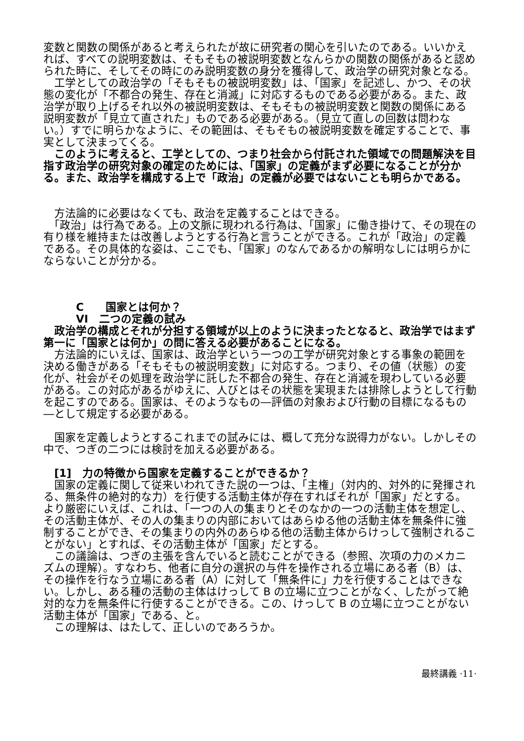変数と関数の関係があると考えられたが故に研究者の関心を引いたのである。いいかえれば、すべての説明変数は、そもそもの被説明変数となんらかの関数の関係があると認められた時に、そしてその時にのみ説明変数の身分を獲得して、政治学の研究対象となる。
　工学としての政治学の「そもそもの被説明変数」は、「国家」を記述し、かつ、その状態の変化が「不都合の発生、存在と消滅」に対応するものである必要がある。また、政治学が取り上げるそれ以外の被説明変数は、そもそもの被説明変数と関数の関係にある説明変数が「見立て直された」ものである必要がある。（見立て直しの回数は問わない。）すでに明らかなように、その範囲は、そもそもの被説明変数を確定することで、事実として決まってくる。
　このように考えると、工学としての、つまり社会から付託された領域での問題解決を目指す政治学の研究対象の確定のためには、「国家」の定義がまず必要になることが分かる。また、政治学を構成する上で「政治」の定義が必要ではないことも明らかである。
　方法論的に必要はなくても、政治を定義することはできる。
　「政治」は行為である。上の文脈に現われる行為は、「国家」に働き掛けて、その現在の有り様を維持または改善しようとする行為と言うことができる。これが「政治」の定義である。その具体的な姿は、ここでも、「国家」のなんであるかの解明なしには明らかにならないことが分かる。
　　　C　　国家とは何か？
　　　VI　二つの定義の試み
　政治学の構成とそれが分担する領域が以上のように決まったとなると、政治学ではまず第一に「国家とは何か」の問に答える必要があることになる。
　方法論的にいえば、国家は、政治学という一つの工学が研究対象とする事象の範囲を決める働きがある「そもそもの被説明変数」に対応する。つまり、その値（状態）の変化が、社会がその処理を政治学に託した不都合の発生、存在と消滅を現わしている必要がある。この対応があるがゆえに、人びとはその状態を実現または排除しようとして行動を起こすのである。国家は、そのようなもの―評価の対象および行動の目標になるもの―として規定する必要がある。
　国家を定義しようとするこれまでの試みには、概して充分な説得力がない。しかしその中で、つぎの二つには検討を加える必要がある。
　[1]　力の特徴から国家を定義することができるか？
　国家の定義に関して従来いわれてきた説の一つは、「主権」（対内的、対外的に発揮される、無条件の絶対的な力）を行使する活動主体が存在すればそれが「国家」だとする。より厳密にいえば、これは、「一つの人の集まりとそのなかの一つの活動主体を想定し、その活動主体が、その人の集まりの内部においてはあらゆる他の活動主体を無条件に強制することができ、その集まりの内外のあらゆる他の活動主体からけっして強制されることがない」とすれば、その活動主体が「国家」だとする。
　この議論は、つぎの主張を含んでいると読むことができる（参照、次項の力のメカニズムの理解）。すなわち、他者に自分の選択の与件を操作される立場にある者（B）は、その操作を行なう立場にある者（A）に対して「無条件に」力を行使することはできない。しかし、ある種の活動の主体はけっして B の立場に立つことがなく、したがって絶対的な力を無条件に行使することができる。この、けっして B の立場に立つことがない活動主体が「国家」である、と。
　この理解は、はたして、正しいのであろうか。
最終講義 ·11·